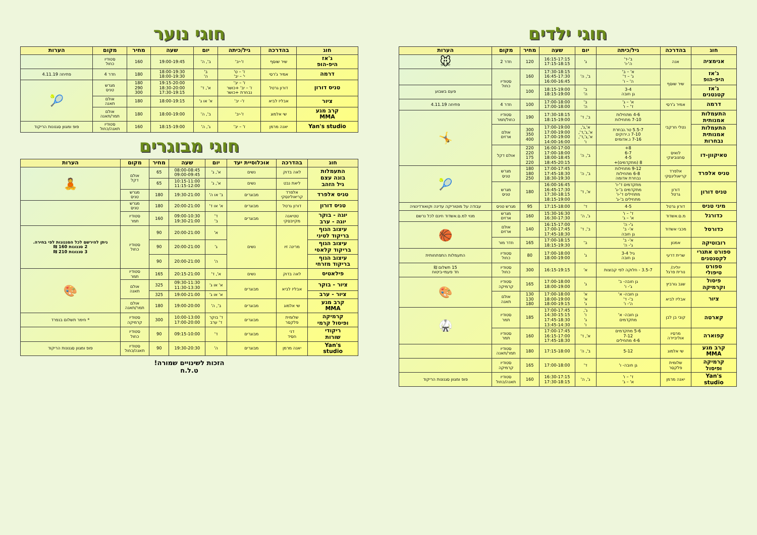חוגי ילדים
| חוג | בהדרכה | גיל/כיתה | יום | שעה | מחיר | מקום | הערות |
| --- | --- | --- | --- | --- | --- | --- | --- |
| אנימציה | אנה | ב'-ד' ה'-ו' | ג' | 16:15-17:15 17:15-18:15 | 120 | חדר 2 | 🐭 |
| ג'אז היפ-הופ | שיר שוסף | א' – ב' ג' – ד' ה' – ו' | ב', ה' | 17:30-18:15 16:45-17:30 16:00-16:45 | 160 | סטודיו כחול | |
| ג'אז קטנטנים | | 3-4 גן חובה | ב' ה' | 18:15-19:00 18:15-19:00 | 100 | | פעם בשבוע |
| דרמה | אמיר ג'רסי | א' – ג' ד' – ו' | ב' ה' | 17:00-18:00 17:00-18:00 | 100 | חדר 4 | פתיחה 4.11.19 |
| התעמלות אמנותית | נטלי חרקבי | 4-6 מתחילות 7-10 מתחילות | ב', ד' | 17:30-18:15 18:15-19:00 | 190 | סטודיו כחול/תמר | 🤸 |
| התעמלות אמנותית נבחרות | | 5.5-7 טר.נבחרת 7-10 נ.ירוקים 7-16 נ.אדומים | א',ג', א',ג',ד', א',ג',ד', ו' | 17:00-19:00 17:00-19:00 17:00-19:00 14:00-16:00 | 300 350 400 | אולם ארזים | |
| טאיקוון-דו | לואיס סחנוביצקי | 8+ 6-7 4-5 8 (מתקדמים)+ | ב', ה' | 16:00-17:00 17:00-18:00 18:00-18:45 18:45-20:15 | 220 220 175 220 | אולם דקל | |
| טניס אלפרד | אלפרד קריאולינסקי | 9-12 מתחילות 6-8 מתחילות נבחרת אדומה | ב', ה' | 17:00-17:45 17:45-18:30 18:30-19:30 | 180 180 250 | מגרש טניס | 🎾 |
| טניס דורון | דורון גרטל | מתקדמים ד'-ו' מתקדמים ב'-ג' מתחילים ד'-ו' מתחילים ב'-ג' | א', ד' | 16:00-16:45 16:45-17:30 17:30-18:15 18:15-19:00 | 180 | מגרש טניס | |
| מיני טניס | דורון גרטל | 4-5 | ד' | 17:15-18:00 | 95 | מגרש טניס | עבודה על מוטוריקה עדינה וקואורדינציה |
| כדורגל | מ.ס.אשדוד | ד' – ו' א' – ג' | ג', ה' | 15:30-16:30 16:30-17:30 | 160 | מגרש ארזים | מנוי למ.ס.אשדוד חינם לכל נרשם |
| כדורסל | מכבי אשדוד | ג'- ה' א'- ב' גן חובה | ב', ד' | 16:15-17:00 17:00-17:45 17:45-18:30 | 140 | אולם ארזים | 🏀 |
| רובוטיקה | אמנון | א'- ב' ג'- ה' | ב' | 17:00-18:15 18:15-19:30 | 165 | חדר מור | |
| ספורט אתגרי לקטנטנים | שרית דרעי | גיל 3-4 גן חובה | ג' | 17:00-18:00 18:00-19:00 | 80 | סטודיו כחול | התעמלות התפתחותית |
| ספורט טיפולי | יוליה/ נורית פרגל | 3.5-7 - חלוקה לפי קבוצות | א' | 16:15-19:15 | 300 | סטודיו כחול | 15 תשלום ₪ חד פעמי-ביטוח |
| פיסול וקרמיקה | שגב גורביץ | גן חובה- ב' ג'- ו' | ג' | 17:00-18:00 18:00-19:00 | 165 | סטודיו קרמיקה | 🎨 |
| ציור | אבליז לביא | גן חובה- א' ב'- ד' ה'- ו' | א' א' ג' | 17:00-18:00 18:00-19:00 18:00-19:15 | 130 130 180 | אולם תאנה | |
| קארטה | קובי בן לבן | גן חובה- א' מתקדמים | ג', ו' ג' ו' | 17:00-17:45 14:30-15:15 17:45-18:30 13:45-14:30 | 185 | סטודיו תמר | 🥋 |
| קפוארה | מרסיו אוליביירה | 5-6 מתקדמים 7-12 4-6 מתחילים | א', ד' | 17:00-17:45 16:15-17:00 17:45-18:30 | 160 | סטודיו תמר | |
| קרב מגע MMA | שי אלמוג | 5-12 | ב', ה' | 17:15-18:00 | 180 | סטודיו תמר/תאנה | |
| קרמיקה ופיסול | שלומית פלקסר | גן חובה- ו' | ד' | 17:00-18:00 | 165 | סטודיו קרמיקה | |
| Yan's studio | יאנה מרמן | ד' – ו' א' – ג' | ג', ה' | 16:30-17:15 17:30-18:15 | 160 | סטודיו תאנה/כחול | פופ ומגוון סגנונות הריקוד |
חוגי נוער
| חוג | בהדרכה | גיל/כיתה | יום | שעה | מחיר | מקום | הערות |
| --- | --- | --- | --- | --- | --- | --- | --- |
| ג'אז היפ-הופ | שיר שוסף | ז'-יב' | ב', ה' | 19:00-19:45 | 160 | סטודיו כחול | |
| דרמה | אמיר ג'רסי | ז' – ט' י' – יב' | ב' ה' | 18:00-19:30 18:00-19:30 | 180 | חדר 4 | פתיחה 4.11.19 |
| טניס דורון | דורון גרטל | ז' – יב' ז' – יב' +כושר נבחרת +כושר | א', ד' | 19:15-20:00 18:30-20:00 17:30-19:15 | 180 290 300 | מגרש טניס | 🎾 |
| ציור | אבליז לביא | ז'- יב' | א' או ג' | 18:00-19:15 | 180 | אולם תאנה | |
| קרב מגע MMA | שי אלמוג | ז'-יב' | ב', ה' | 18:00-19:00 | 180 | אולם תמר/תאנה | |
| Yan's studio | יאנה מרמן | ז' – יב' | ג', ה' | 18:15-19:00 | 160 | סטודיו תאנה/כחול | פופ ומגוון סגנונות הריקוד |
חוגי מבוגרים
| חוג | בהדרכה | אוכלוסיית יעד | יום | שעה | מחיר | מקום | הערות |
| --- | --- | --- | --- | --- | --- | --- | --- |
| התעמלות בונה עצם גיל הזהב | לאה בדוק | נשים | א', ג' | 08:00-08:45 09:00-09:45 | 65 | אולם דקל | 🧘 |
| | ליאת נבט | נשים | א', ג' | 10:15-11:00 11:15-12:00 | 65 | | |
| טניס אלפרד | אלפרד קריאולינסקי | מבוגרים | ב' או ה' | 19:30-21:00 | 180 | מגרש טניס | |
| טניס דורון | דורון גרטל | מבוגרים | א' או ד' | 20:00-21:00 | 180 | מגרש טניס | |
| יוגה - בוקר יוגה - ערב | טטיאנה מקייבסקי | מבוגרים | ד' ב' | 09:00-10:30 19:30-21:00 | 160 | סטודיו תמר | |
| עיצוב הגוף בריקוד לטיני | מרינה זיו | נשים | א' | 20:00-21:00 | 90 | סטודיו כחול | ניתן להירשם לכל הסגנונות לפי בחירה. 2 סגנונות 160 ₪ 3 סגנונות 210 ₪ |
| עיצוב הגוף בריקוד קלאסי | | | ג' | 20:00-21:00 | 90 | | |
| עיצוב הגוף בריקוד מזרחי | | | ה' | 20:00-21:00 | 90 | | |
| פילאטיס | לאה בדוק | נשים | א', ד' | 20:15-21:00 | 165 | סטודיו תמר | 🎨 |
| ציור - בוקר | אבליז לביא | מבוגרים | א' או ג' | 09:30-11:30 11:30-13:30 | 325 | אולם תאנה | |
| ציור - ערב | | | א' או ג' | 19:00-21:00 | 325 | | |
| קרב מגע MMA | שי אלמוג | מבוגרים | ב', ה' | 19:00-20:00 | 180 | אולם תמר/תאנה | |
| קרמיקה ופיסול קרמי | שלומית פלקסר | מבוגרים | ד' בוקר ד' ערב | 10:00-13:00 17:00-20:00 | 300 | סטודיו קרמיקה | * חימר תשלום בנפרד |
| ריקודי שורות | דני חסיד | מבוגרים | ד' | 09:15-10:00 | 90 | סטודיו כחול | |
| Yan's studio | יאנה מרמן | מבוגרים | ה' | 19:30-20:30 | 90 | סטודיו תאנה/כחול | פופ ומגוון סגנונות הריקוד |
הזכות לשינויים שמורה!
ט.ל.ח